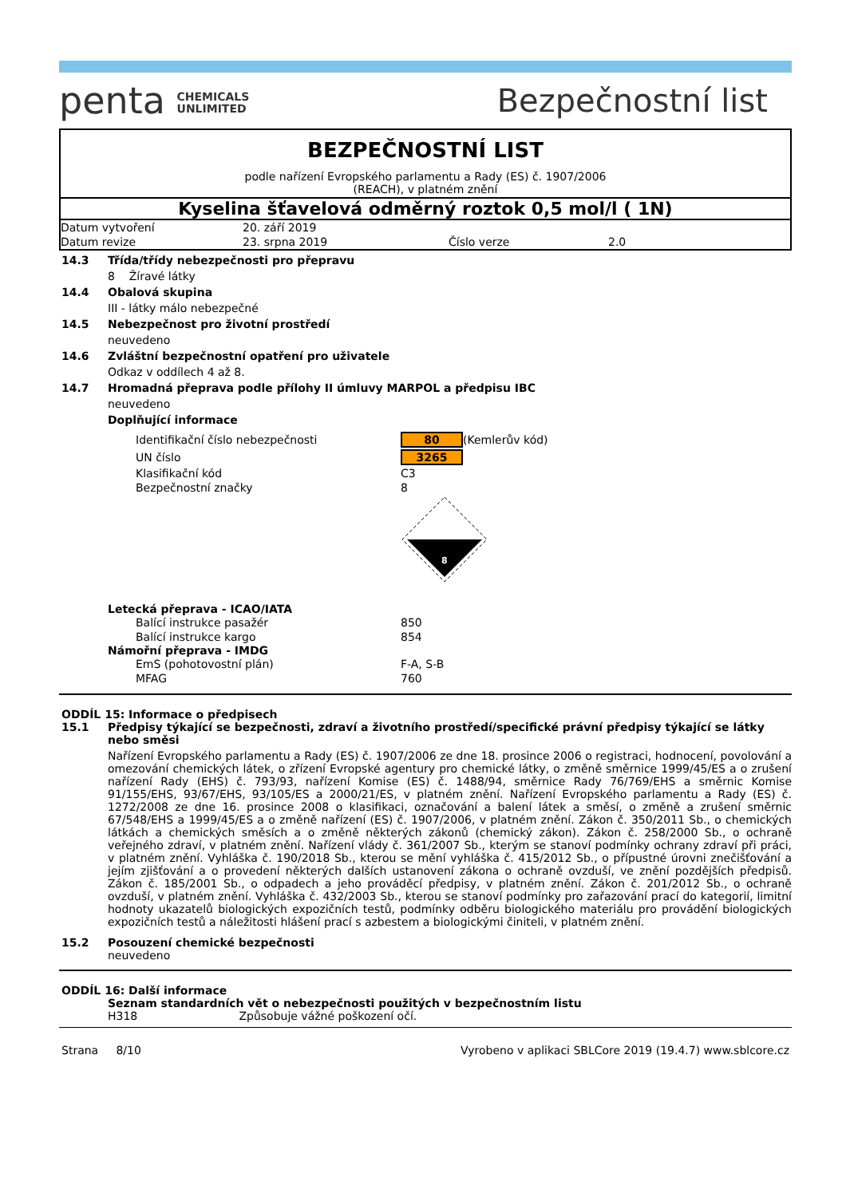penta CHEMICALS
UNLIMITED
Bezpečnostní list
BEZPEČNOSTNÍ LIST
podle nařízení Evropského parlamentu a Rady (ES) č. 1907/2006
(REACH), v platném znění
Kyselina šťavelová odměrný roztok 0,5 mol/l ( 1N)
| Datum vytvoření | 20. září 2019 | | |
| Datum revize | 23. srpna 2019 | Číslo verze | 2.0 |
14.3 Třída/třídy nebezpečnosti pro přepravu
8 Žíravé látky
14.4 Obalová skupina
III - látky málo nebezpečné
14.5 Nebezpečnost pro životní prostředí
neuvedeno
14.6 Zvláštní bezpečnostní opatření pro uživatele
Odkaz v oddílech 4 až 8.
14.7 Hromadná přeprava podle přílohy II úmluvy MARPOL a předpisu IBC
neuvedeno
Doplňující informace
| Identifikační číslo nebezpečnosti | 80 | (Kemlerův kód) |
| UN číslo | 3265 | |
| Klasifikační kód | C3 | |
| Bezpečnostní značky | 8 | |
| | 8 | |
Letecká přeprava - ICAO/IATA
| Balící instrukce pasažér | 850 |
| Balící instrukce kargo | 854 |
Námořní přeprava - IMDG
| EmS (pohotovostní plán) | F-A, S-B |
| MFAG | 760 |
ODDÍL 15: Informace o předpisech
15.1 Předpisy týkající se bezpečnosti, zdraví a životního prostředí/specifické právní předpisy týkající se látky nebo směsi
Nařízení Evropského parlamentu a Rady (ES) č. 1907/2006 ze dne 18. prosince 2006 o registraci, hodnocení, povolování a omezování chemických látek, o zřízení Evropské agentury pro chemické látky, o změně směrnice 1999/45/ES a o zrušení nařízení Rady (EHS) č. 793/93, nařízení Komise (ES) č. 1488/94, směrnice Rady 76/769/EHS a směrnic Komise 91/155/EHS, 93/67/EHS, 93/105/ES a 2000/21/ES, v platném znění. Nařízení Evropského parlamentu a Rady (ES) č. 1272/2008 ze dne 16. prosince 2008 o klasifikaci, označování a balení látek a směsí, o změně a zrušení směrnic 67/548/EHS a 1999/45/ES a o změně nařízení (ES) č. 1907/2006, v platném znění. Zákon č. 350/2011 Sb., o chemických látkách a chemických směsích a o změně některých zákonů (chemický zákon). Zákon č. 258/2000 Sb., o ochraně veřejného zdraví, v platném znění. Nařízení vlády č. 361/2007 Sb., kterým se stanoví podmínky ochrany zdraví při práci, v platném znění. Vyhláška č. 190/2018 Sb., kterou se mění vyhláška č. 415/2012 Sb., o přípustné úrovni znečišťování a jejím zjišťování a o provedení některých dalších ustanovení zákona o ochraně ovzduší, ve znění pozdějších předpisů. Zákon č. 185/2001 Sb., o odpadech a jeho prováděcí předpisy, v platném znění. Zákon č. 201/2012 Sb., o ochraně ovzduší, v platném znění. Vyhláška č. 432/2003 Sb., kterou se stanoví podmínky pro zařazování prací do kategorií, limitní hodnoty ukazatelů biologických expozičních testů, podmínky odběru biologického materiálu pro provádění biologických expozičních testů a náležitosti hlášení prací s azbestem a biologickými činiteli, v platném znění.
15.2 Posouzení chemické bezpečnosti
neuvedeno
ODDÍL 16: Další informace
Seznam standardních vět o nebezpečnosti použitých v bezpečnostním listu
H318 Způsobuje vážné poškození očí.
Strana 8/10 Vyrobeno v aplikaci SBLCore 2019 (19.4.7) www.sblcore.cz